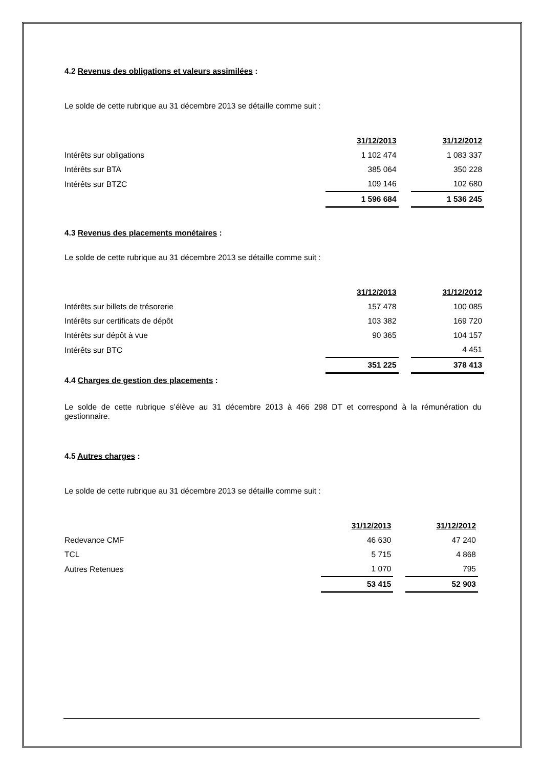4.2 Revenus des obligations et valeurs assimilées :
Le solde de cette rubrique au 31 décembre 2013 se détaille comme suit :
| | 31/12/2013 | | 31/12/2012 |
| Intérêts sur obligations | 1 102 474 | | 1 083 337 |
| Intérêts sur BTA | 385 064 | | 350 228 |
| Intérêts sur BTZC | 109 146 | | 102 680 |
| | 1 596 684 | | 1 536 245 |
4.3 Revenus des placements monétaires :
Le solde de cette rubrique au 31 décembre 2013 se détaille comme suit :
| | 31/12/2013 | | 31/12/2012 |
| Intérêts sur billets de trésorerie | 157 478 | | 100 085 |
| Intérêts sur certificats de dépôt | 103 382 | | 169 720 |
| Intérêts sur dépôt à vue | 90 365 | | 104 157 |
| Intérêts sur BTC | | | 4 451 |
| | 351 225 | | 378 413 |
4.4 Charges de gestion des placements :
Le solde de cette rubrique s’élève au 31 décembre 2013 à 466 298 DT et correspond à la rémunération du gestionnaire.
4.5 Autres charges :
Le solde de cette rubrique au 31 décembre 2013 se détaille comme suit :
| | 31/12/2013 | | 31/12/2012 |
| Redevance CMF | 46 630 | | 47 240 |
| TCL | 5 715 | | 4 868 |
| Autres Retenues | 1 070 | | 795 |
| | 53 415 | | 52 903 |